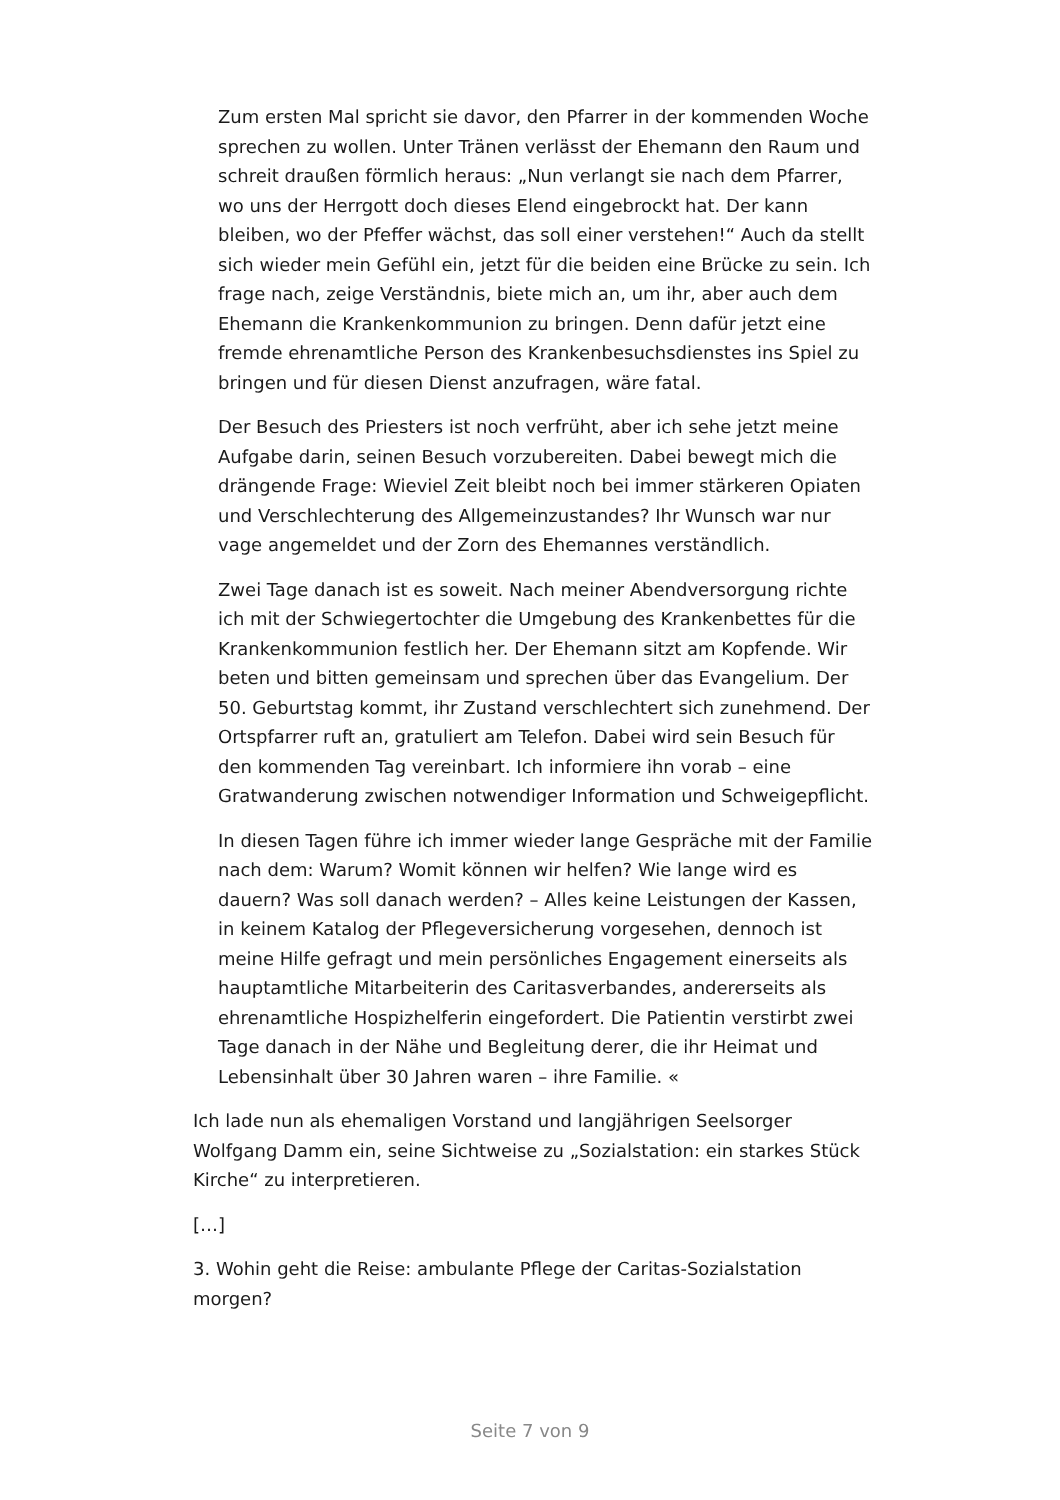Zum ersten Mal spricht sie davor, den Pfarrer in der kommenden Woche sprechen zu wollen. Unter Tränen verlässt der Ehemann den Raum und schreit draußen förmlich heraus: „Nun verlangt sie nach dem Pfarrer, wo uns der Herrgott doch dieses Elend eingebrockt hat. Der kann bleiben, wo der Pfeffer wächst, das soll einer verstehen!“ Auch da stellt sich wieder mein Gefühl ein, jetzt für die beiden eine Brücke zu sein. Ich frage nach, zeige Verständnis, biete mich an, um ihr, aber auch dem Ehemann die Krankenkommunion zu bringen. Denn dafür jetzt eine fremde ehrenamtliche Person des Krankenbesuchsdienstes ins Spiel zu bringen und für diesen Dienst anzufragen, wäre fatal.
Der Besuch des Priesters ist noch verfrüht, aber ich sehe jetzt meine Aufgabe darin, seinen Besuch vorzubereiten. Dabei bewegt mich die drängende Frage: Wieviel Zeit bleibt noch bei immer stärkeren Opiaten und Verschlechterung des Allgemeinzustandes? Ihr Wunsch war nur vage angemeldet und der Zorn des Ehemannes verständlich.
Zwei Tage danach ist es soweit. Nach meiner Abendversorgung richte ich mit der Schwiegertochter die Umgebung des Krankenbettes für die Krankenkommunion festlich her. Der Ehemann sitzt am Kopfende. Wir beten und bitten gemeinsam und sprechen über das Evangelium. Der 50. Geburtstag kommt, ihr Zustand verschlechtert sich zunehmend. Der Ortspfarrer ruft an, gratuliert am Telefon. Dabei wird sein Besuch für den kommenden Tag vereinbart. Ich informiere ihn vorab – eine Gratwanderung zwischen notwendiger Information und Schweigepflicht.
In diesen Tagen führe ich immer wieder lange Gespräche mit der Familie nach dem: Warum? Womit können wir helfen? Wie lange wird es dauern? Was soll danach werden? – Alles keine Leistungen der Kassen, in keinem Katalog der Pflegeversicherung vorgesehen, dennoch ist meine Hilfe gefragt und mein persönliches Engagement einerseits als hauptamtliche Mitarbeiterin des Caritasverbandes, andererseits als ehrenamtliche Hospizhelferin eingefordert. Die Patientin verstirbt zwei Tage danach in der Nähe und Begleitung derer, die ihr Heimat und Lebensinhalt über 30 Jahren waren – ihre Familie. «
Ich lade nun als ehemaligen Vorstand und langjährigen Seelsorger Wolfgang Damm ein, seine Sichtweise zu „Sozialstation: ein starkes Stück Kirche“ zu interpretieren.
[…]
3. Wohin geht die Reise: ambulante Pflege der Caritas-Sozialstation morgen?
Seite 7 von 9